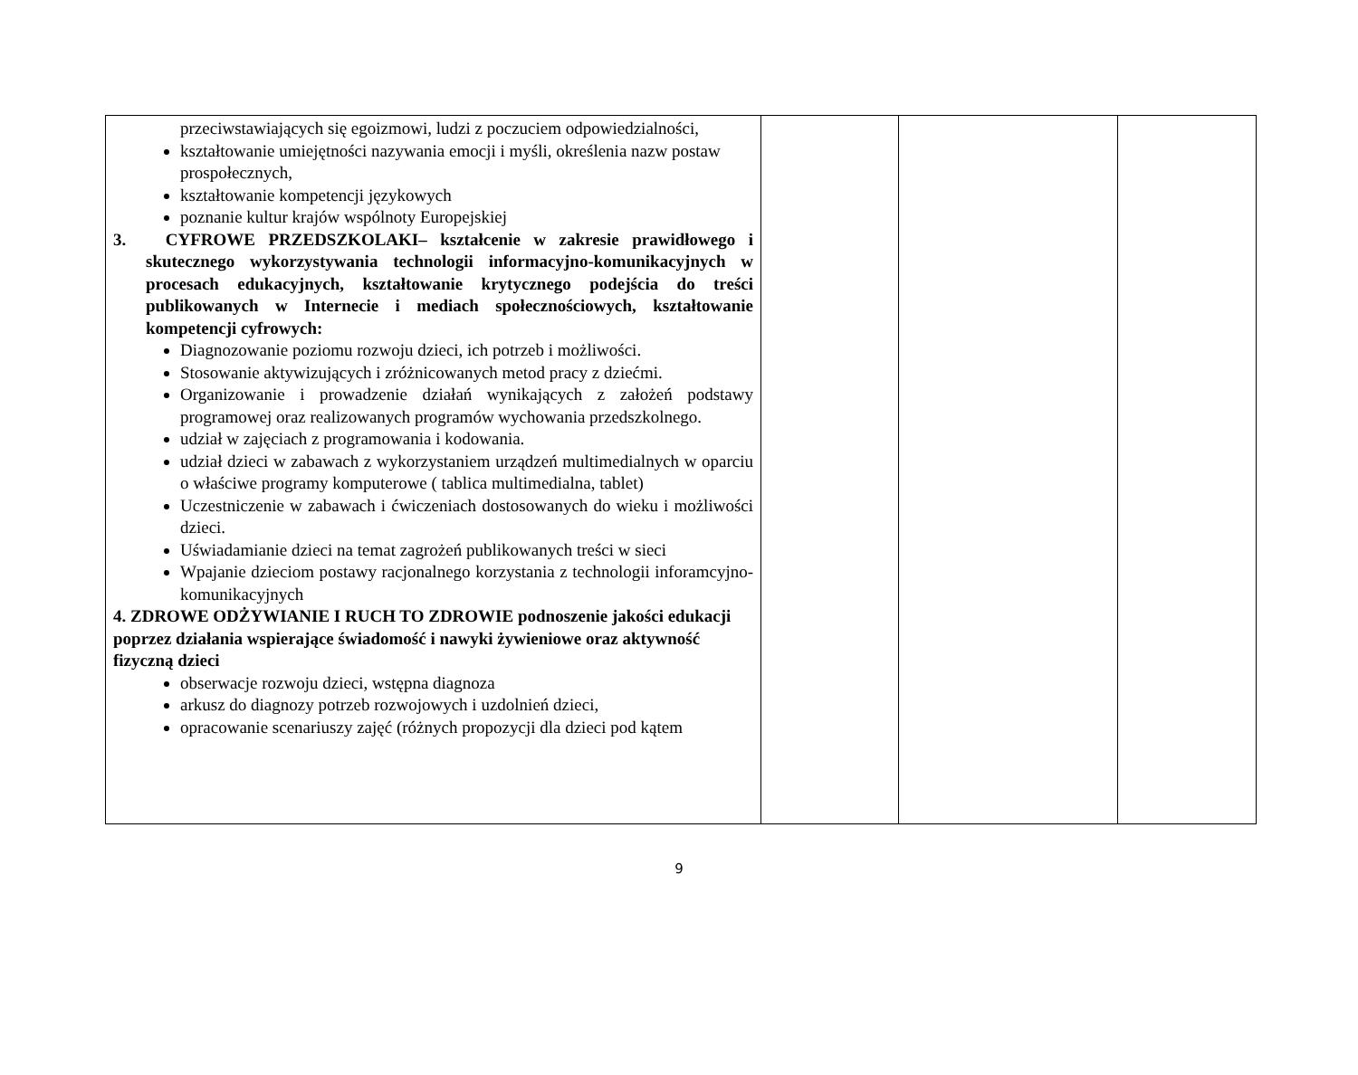| przeciwstawiających się egoizmowi, ludzi z poczuciem odpowiedzialności, kształtowanie umiejętności nazywania emocji i myśli, określenia nazw postaw prospołecznych, kształtowanie kompetencji językowych poznanie kultur krajów wspólnoty Europejskiej 3. CYFROWE PRZEDSZKOLAKI– kształcenie w zakresie prawidłowego i skutecznego wykorzystywania technologii informacyjno-komunikacyjnych w procesach edukacyjnych, kształtowanie krytycznego podejścia do treści publikowanych w Internecie i mediach społecznościowych, kształtowanie kompetencji cyfrowych: Diagnozowanie poziomu rozwoju dzieci, ich potrzeb i możliwości. Stosowanie aktywizujących i zróżnicowanych metod pracy z dziećmi. Organizowanie i prowadzenie działań wynikających z założeń podstawy programowej oraz realizowanych programów wychowania przedszkolnego. udział w zajęciach z programowania i kodowania. udział dzieci w zabawach z wykorzystaniem urządzeń multimedialnych w oparciu o właściwe programy komputerowe ( tablica multimedialna, tablet) Uczestniczenie w zabawach i ćwiczeniach dostosowanych do wieku i możliwości dzieci. Uświadamianie dzieci na temat zagrożeń publikowanych treści w sieci Wpajanie dzieciom postawy racjonalnego korzystania z technologii inforamcyjno-komunikacyjnych 4. ZDROWE ODŻYWIANIE I RUCH TO ZDROWIE podnoszenie jakości edukacji poprzez działania wspierające świadomość i nawyki żywieniowe oraz aktywność fizyczną dzieci obserwacje rozwoju dzieci, wstępna diagnoza arkusz do diagnozy potrzeb rozwojowych i uzdolnień dzieci, opracowanie scenariuszy zajęć (różnych propozycji dla dzieci pod kątem | | | |
9